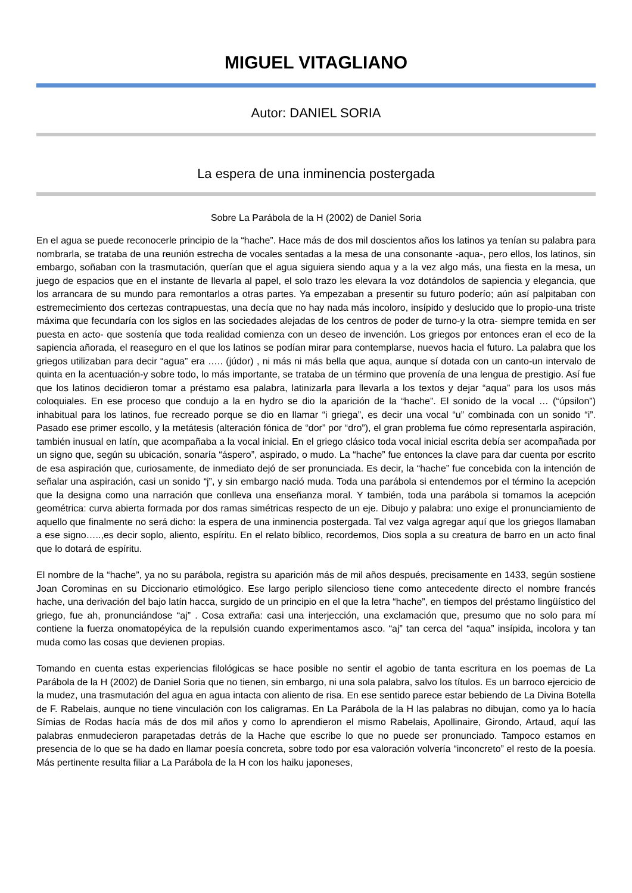MIGUEL VITAGLIANO
Autor: DANIEL SORIA
La espera de una inminencia postergada
Sobre La Parábola de la H (2002) de Daniel Soria
En el agua se puede reconocerle principio de la “hache”. Hace más de dos mil doscientos años los latinos ya tenían su palabra para nombrarla, se trataba de una reunión estrecha de vocales sentadas a la mesa de una consonante -aqua-, pero ellos, los latinos, sin embargo, soñaban con la trasmutación, querían que el agua siguiera siendo aqua y a la vez algo más, una fiesta en la mesa, un juego de espacios que en el instante de llevarla al papel, el solo trazo les elevara la voz dotándolos de sapiencia y elegancia, que los arrancara de su mundo para remontarlos a otras partes. Ya empezaban a presentir su futuro poderío; aún así palpitaban con estremecimiento dos certezas contrapuestas, una decía que no hay nada más incoloro, insípido y deslucido que lo propio-una triste máxima que fecundaría con los siglos en las sociedades alejadas de los centros de poder de turno-y la otra- siempre temida en ser puesta en acto- que sostenía que toda realidad comienza con un deseo de invención. Los griegos por entonces eran el eco de la sapiencia añorada, el reaseguro en el que los latinos se podían mirar para contemplarse, nuevos hacia el futuro. La palabra que los griegos utilizaban para decir “agua” era ….. (júdor) , ni más ni más bella que aqua, aunque sí dotada con un canto-un intervalo de quinta en la acentuación-y sobre todo, lo más importante, se trataba de un término que provenía de una lengua de prestigio. Así fue que los latinos decidieron tomar a préstamo esa palabra, latinizarla para llevarla a los textos y dejar “aqua” para los usos más coloquiales. En ese proceso que condujo a la en hydro se dio la aparición de la “hache”. El sonido de la vocal … (“úpsilon”) inhabitual para los latinos, fue recreado porque se dio en llamar “i griega”, es decir una vocal “u” combinada con un sonido “i”. Pasado ese primer escollo, y la metátesis (alteración fónica de “dor” por “dro”), el gran problema fue cómo representarla aspiración, también inusual en latín, que acompañaba a la vocal inicial. En el griego clásico toda vocal inicial escrita debía ser acompañada por un signo que, según su ubicación, sonaría “áspero”, aspirado, o mudo. La “hache” fue entonces la clave para dar cuenta por escrito de esa aspiración que, curiosamente, de inmediato dejó de ser pronunciada. Es decir, la “hache” fue concebida con la intención de señalar una aspiración, casi un sonido “j”, y sin embargo nació muda. Toda una parábola si entendemos por el término la acepción que la designa como una narración que conlleva una enseñanza moral. Y también, toda una parábola si tomamos la acepción geométrica: curva abierta formada por dos ramas simétricas respecto de un eje. Dibujo y palabra: uno exige el pronunciamiento de aquello que finalmente no será dicho: la espera de una inminencia postergada. Tal vez valga agregar aquí que los griegos llamaban a ese signo…..,es decir soplo, aliento, espíritu. En el relato bíblico, recordemos, Dios sopla a su creatura de barro en un acto final que lo dotará de espíritu.
El nombre de la “hache”, ya no su parábola, registra su aparición más de mil años después, precisamente en 1433, según sostiene Joan Corominas en su Diccionario etimológico. Ese largo periplo silencioso tiene como antecedente directo el nombre francés hache, una derivación del bajo latín hacca, surgido de un principio en el que la letra “hache”, en tiempos del préstamo lingüístico del griego, fue ah, pronunciándose “aj” . Cosa extraña: casi una interjección, una exclamación que, presumo que no solo para mí contiene la fuerza onomatopéyica de la repulsión cuando experimentamos asco. “aj” tan cerca del “aqua” insípida, incolora y tan muda como las cosas que devienen propias.
Tomando en cuenta estas experiencias filológicas se hace posible no sentir el agobio de tanta escritura en los poemas de La Parábola de la H (2002) de Daniel Soria que no tienen, sin embargo, ni una sola palabra, salvo los títulos. Es un barroco ejercicio de la mudez, una trasmutación del agua en agua intacta con aliento de risa. En ese sentido parece estar bebiendo de La Divina Botella de F. Rabelais, aunque no tiene vinculación con los caligramas. En La Parábola de la H las palabras no dibujan, como ya lo hacía Símias de Rodas hacía más de dos mil años y como lo aprendieron el mismo Rabelais, Apollinaire, Girondo, Artaud, aquí las palabras enmudecieron parapetadas detrás de la Hache que escribe lo que no puede ser pronunciado. Tampoco estamos en presencia de lo que se ha dado en llamar poesía concreta, sobre todo por esa valoración volvería “inconcreto” el resto de la poesía. Más pertinente resulta filiar a La Parábola de la H con los haiku japoneses,